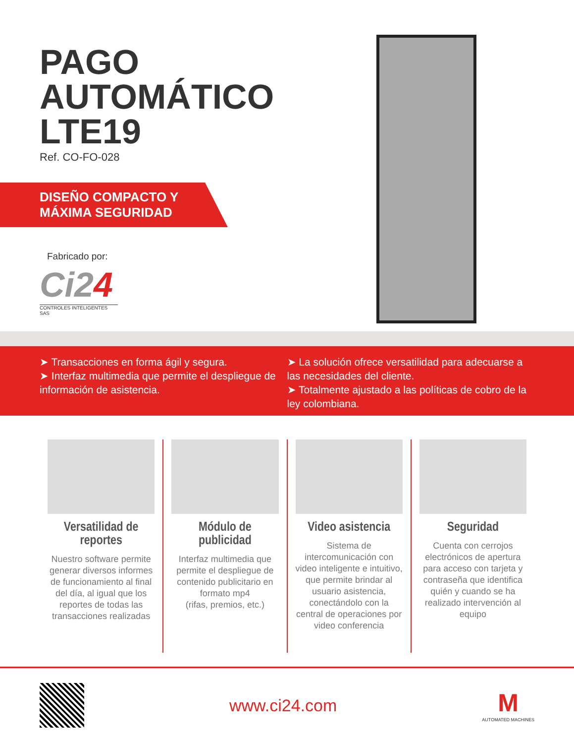PAGO
AUTOMÁTICO
LTE19
Ref. CO-FO-028
DISEÑO COMPACTO Y
MÁXIMA SEGURIDAD
Fabricado por:
Ci24
CONTROLES INTELIGENTES SAS
➤ Transacciones en forma ágil y segura.
➤ Interfaz multimedia que permite el despliegue de información de asistencia.
➤ La solución ofrece versatilidad para adecuarse a las necesidades del cliente.
➤ Totalmente ajustado a las políticas de cobro de la ley colombiana.
Versatilidad de reportes
Nuestro software permite generar diversos informes de funcionamiento al final del día, al igual que los reportes de todas las transacciones realizadas
Módulo de publicidad
Interfaz multimedia que permite el despliegue de contenido publicitario en formato mp4
(rifas, premios, etc.)
Video asistencia
Sistema de intercomunicación con video inteligente e intuitivo, que permite brindar al usuario asistencia, conectándolo con la central de operaciones por video conferencia
Seguridad
Cuenta con cerrojos electrónicos de apertura para acceso con tarjeta y contraseña que identifica quién y cuando se ha realizado intervención al equipo
www.ci24.com
M
AUTOMATED MACHINES